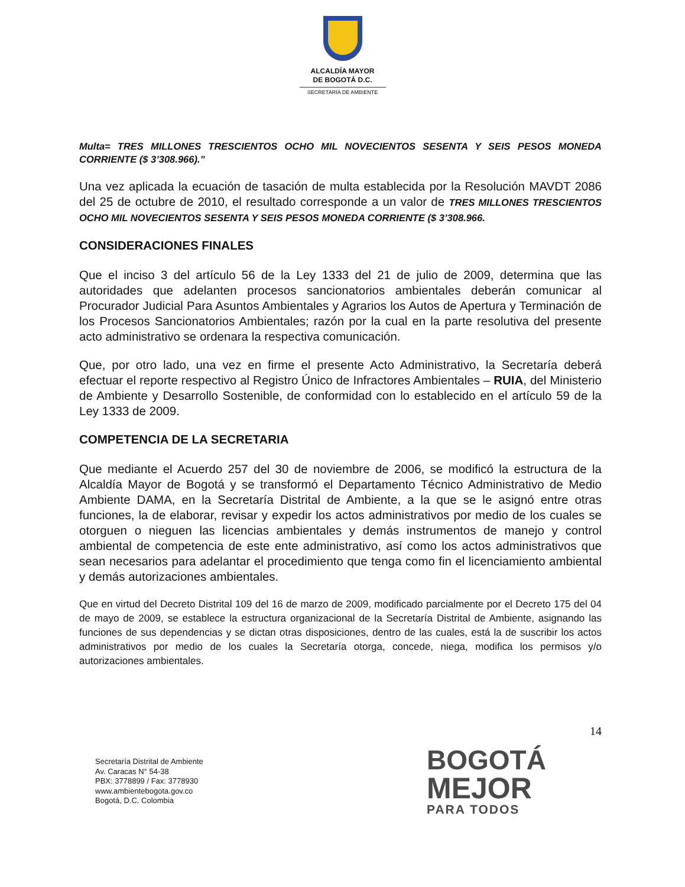ALCALDÍA MAYOR
DE BOGOTÁ D.C.
SECRETARÍA DE AMBIENTE
Multa= TRES MILLONES TRESCIENTOS OCHO MIL NOVECIENTOS SESENTA Y SEIS PESOS MONEDA CORRIENTE ($ 3’308.966).”
Una vez aplicada la ecuación de tasación de multa establecida por la Resolución MAVDT 2086 del 25 de octubre de 2010, el resultado corresponde a un valor de TRES MILLONES TRESCIENTOS OCHO MIL NOVECIENTOS SESENTA Y SEIS PESOS MONEDA CORRIENTE ($ 3’308.966.
CONSIDERACIONES FINALES
Que el inciso 3 del artículo 56 de la Ley 1333 del 21 de julio de 2009, determina que las autoridades que adelanten procesos sancionatorios ambientales deberán comunicar al Procurador Judicial Para Asuntos Ambientales y Agrarios los Autos de Apertura y Terminación de los Procesos Sancionatorios Ambientales; razón por la cual en la parte resolutiva del presente acto administrativo se ordenara la respectiva comunicación.
Que, por otro lado, una vez en firme el presente Acto Administrativo, la Secretaría deberá efectuar el reporte respectivo al Registro Único de Infractores Ambientales – RUIA, del Ministerio de Ambiente y Desarrollo Sostenible, de conformidad con lo establecido en el artículo 59 de la Ley 1333 de 2009.
COMPETENCIA DE LA SECRETARIA
Que mediante el Acuerdo 257 del 30 de noviembre de 2006, se modificó la estructura de la Alcaldía Mayor de Bogotá y se transformó el Departamento Técnico Administrativo de Medio Ambiente DAMA, en la Secretaría Distrital de Ambiente, a la que se le asignó entre otras funciones, la de elaborar, revisar y expedir los actos administrativos por medio de los cuales se otorguen o nieguen las licencias ambientales y demás instrumentos de manejo y control ambiental de competencia de este ente administrativo, así como los actos administrativos que sean necesarios para adelantar el procedimiento que tenga como fin el licenciamiento ambiental y demás autorizaciones ambientales.
Que en virtud del Decreto Distrital 109 del 16 de marzo de 2009, modificado parcialmente por el Decreto 175 del 04 de mayo de 2009, se establece la estructura organizacional de la Secretaría Distrital de Ambiente, asignando las funciones de sus dependencias y se dictan otras disposiciones, dentro de las cuales, está la de suscribir los actos administrativos por medio de los cuales la Secretaría otorga, concede, niega, modifica los permisos y/o autorizaciones ambientales.
14
Secretaría Distrital de Ambiente
Av. Caracas N° 54-38
PBX: 3778899 / Fax: 3778930
www.ambientebogota.gov.co
Bogotá, D.C. Colombia
BOGOTÁ
MEJOR
PARA TODOS